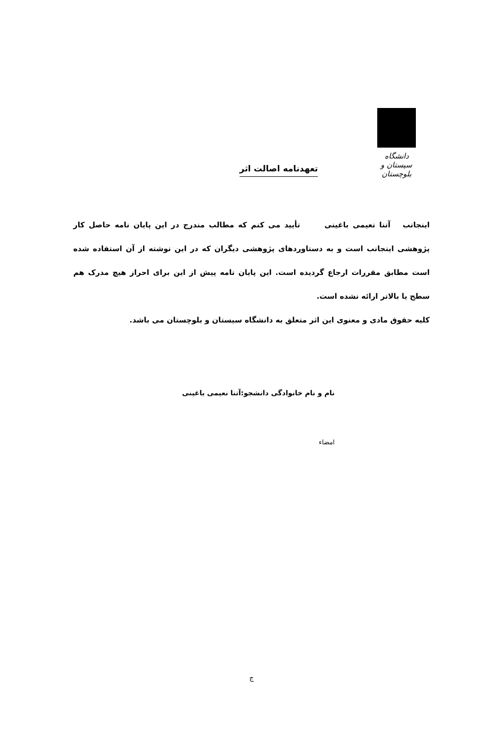دانشگاه سیستان و بلوچستان
تعهدنامه اصالت اثر
اینجانب آتنا نعیمی باغینی تأیید می کنم که مطالب مندرج در این پایان نامه حاصل کار پژوهشی اینجانب است و به دستاوردهای پژوهشی دیگران که در این نوشته از آن استفاده شده است مطابق مقررات ارجاع گردیده است. این پایان نامه پیش از این برای احراز هیچ مدرک هم سطح یا بالاتر ارائه نشده است.
کلیه حقوق مادی و معنوی این اثر متعلق به دانشگاه سیستان و بلوچستان می باشد.
نام و نام خانوادگی دانشجو:آتنا نعیمی باغینی
امضاء
ج